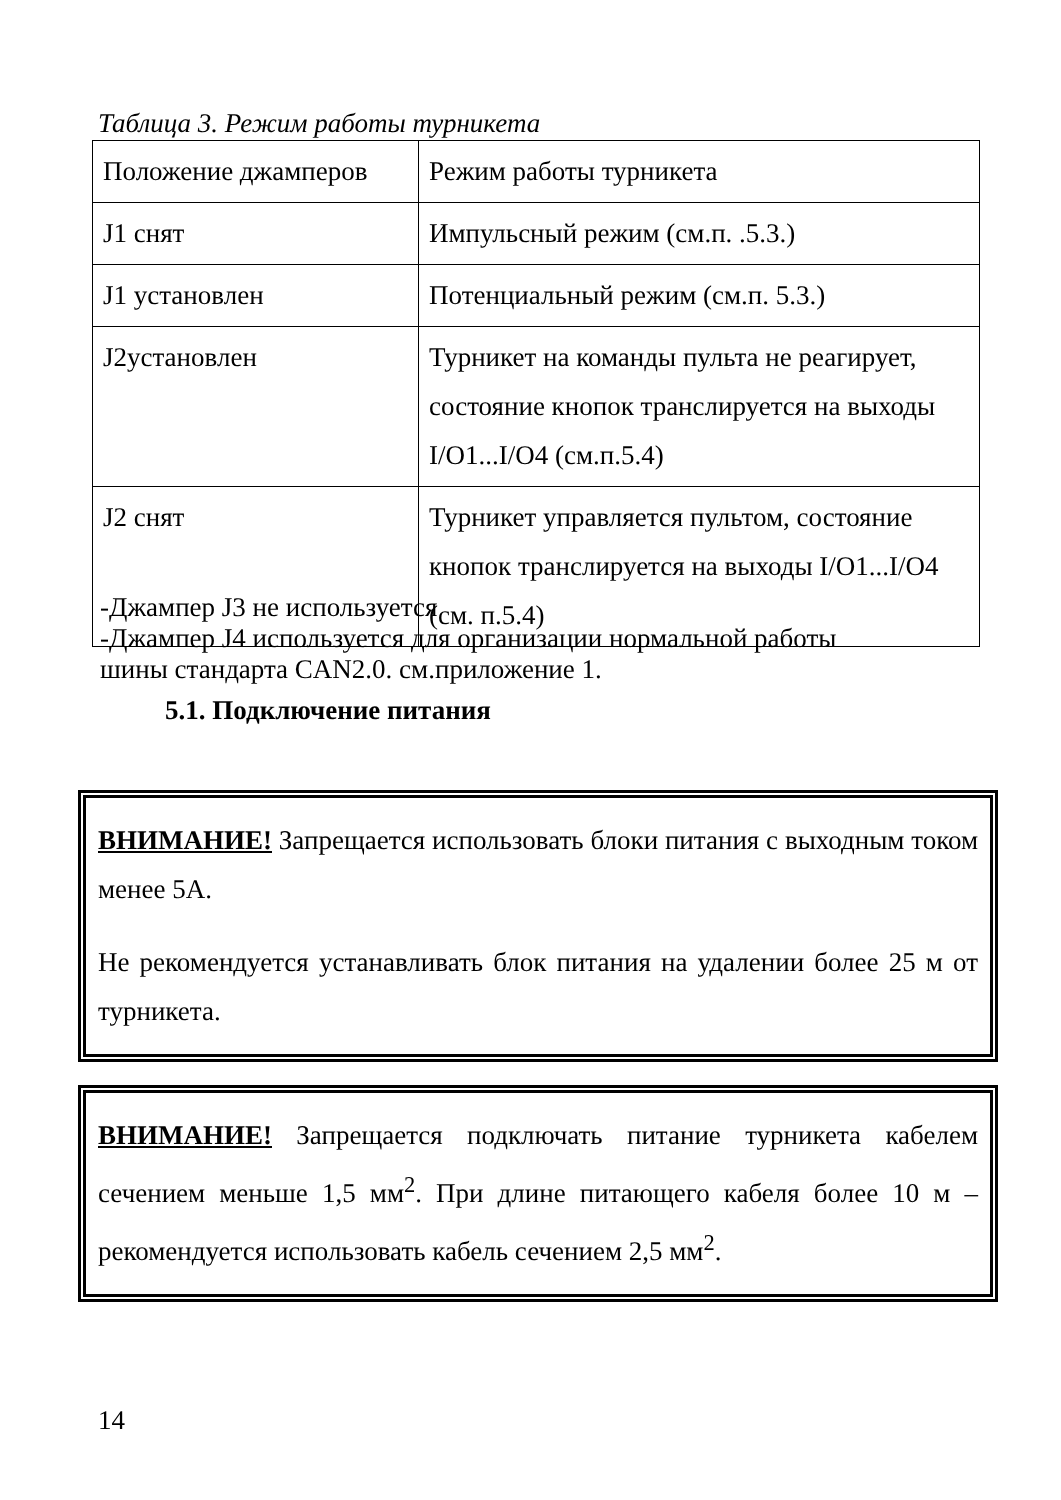Таблица 3. Режим работы турникета
| Положение джамперов | Режим работы турникета |
| J1 снят | Импульсный режим (см.п. .5.3.) |
| J1 установлен | Потенциальный режим (см.п. 5.3.) |
| J2установлен | Турникет на команды пульта не реагирует, состояние кнопок транслируется на выходы I/O1...I/O4 (см.п.5.4) |
| J2 снят | Турникет управляется пультом, состояние кнопок транслируется на выходы I/O1...I/O4 (см. п.5.4) |
-Джампер J3 не используется
-Джампер J4 используется для организации нормальной работы
шины стандарта CAN2.0. см.приложение 1.
5.1. Подключение питания
ВНИМАНИЕ! Запрещается использовать блоки питания с выходным током менее 5А.
Не рекомендуется устанавливать блок питания на удалении более 25 м от турникета.
ВНИМАНИЕ! Запрещается подключать питание турникета кабелем сечением меньше 1,5 мм<sup>2</sup>. При длине питающего кабеля более 10 м – рекомендуется использовать кабель сечением 2,5 мм<sup>2</sup>.
14